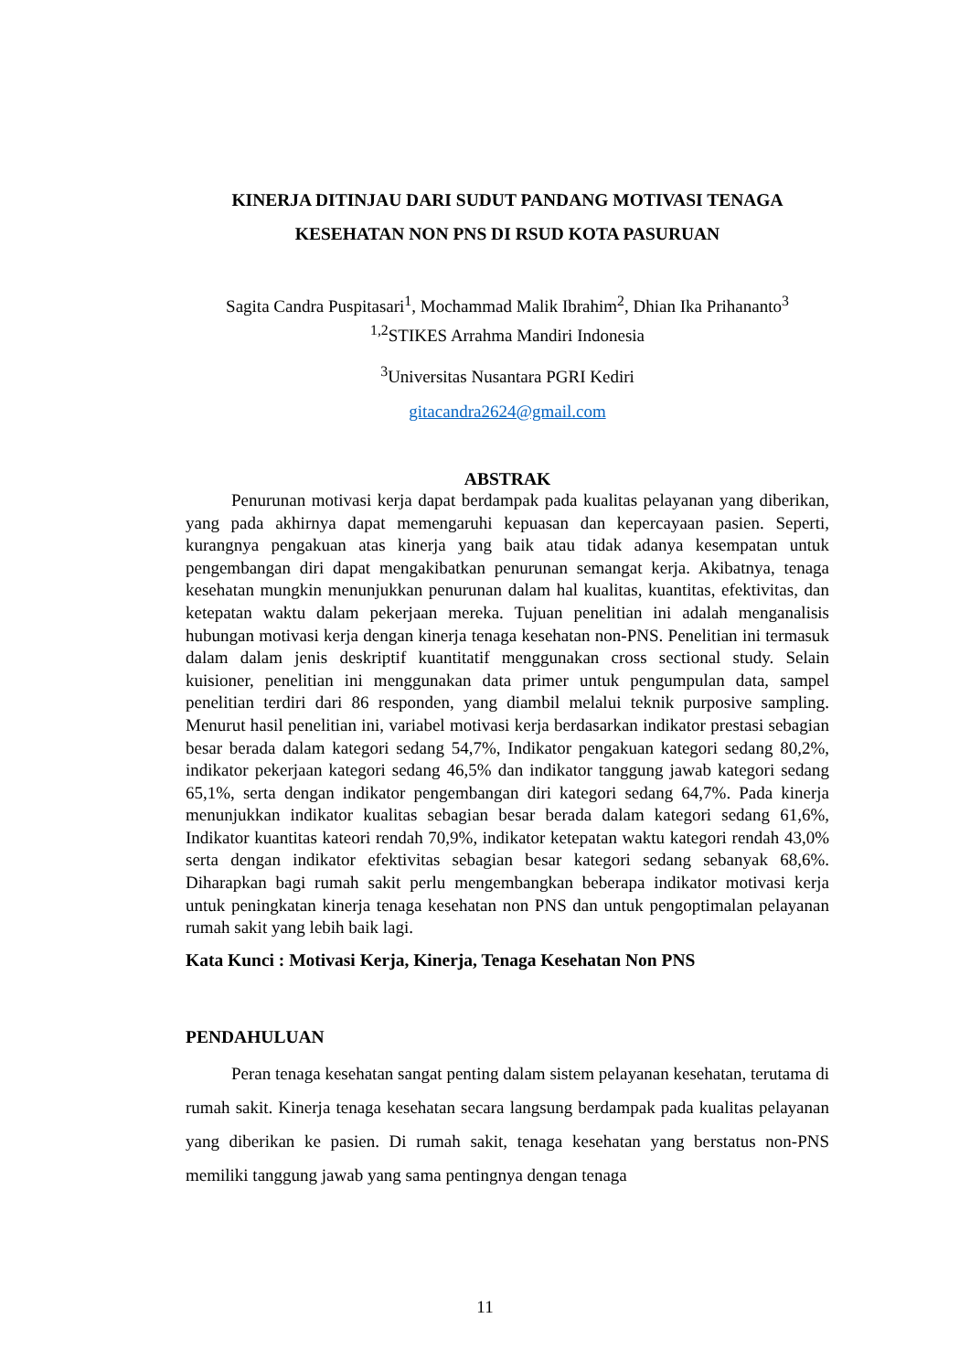KINERJA DITINJAU DARI SUDUT PANDANG MOTIVASI TENAGA KESEHATAN NON PNS DI RSUD KOTA PASURUAN
Sagita Candra Puspitasari<sup>1</sup>, Mochammad Malik Ibrahim<sup>2</sup>, Dhian Ika Prihananto<sup>3</sup>
<sup>1,2</sup>STIKES Arrahma Mandiri Indonesia
<sup>3</sup> Universitas Nusantara PGRI Kediri
gitacandra2624@gmail.com
ABSTRAK
Penurunan motivasi kerja dapat berdampak pada kualitas pelayanan yang diberikan, yang pada akhirnya dapat memengaruhi kepuasan dan kepercayaan pasien. Seperti, kurangnya pengakuan atas kinerja yang baik atau tidak adanya kesempatan untuk pengembangan diri dapat mengakibatkan penurunan semangat kerja. Akibatnya, tenaga kesehatan mungkin menunjukkan penurunan dalam hal kualitas, kuantitas, efektivitas, dan ketepatan waktu dalam pekerjaan mereka. Tujuan penelitian ini adalah menganalisis hubungan motivasi kerja dengan kinerja tenaga kesehatan non-PNS. Penelitian ini termasuk dalam dalam jenis deskriptif kuantitatif menggunakan cross sectional study. Selain kuisioner, penelitian ini menggunakan data primer untuk pengumpulan data, sampel penelitian terdiri dari 86 responden, yang diambil melalui teknik purposive sampling. Menurut hasil penelitian ini, variabel motivasi kerja berdasarkan indikator prestasi sebagian besar berada dalam kategori sedang 54,7%, Indikator pengakuan kategori sedang 80,2%, indikator pekerjaan kategori sedang 46,5% dan indikator tanggung jawab kategori sedang 65,1%, serta dengan indikator pengembangan diri kategori sedang 64,7%. Pada kinerja menunjukkan indikator kualitas sebagian besar berada dalam kategori sedang 61,6%, Indikator kuantitas kateori rendah 70,9%, indikator ketepatan waktu kategori rendah 43,0% serta dengan indikator efektivitas sebagian besar kategori sedang sebanyak 68,6%. Diharapkan bagi rumah sakit perlu mengembangkan beberapa indikator motivasi kerja untuk peningkatan kinerja tenaga kesehatan non PNS dan untuk pengoptimalan pelayanan rumah sakit yang lebih baik lagi.
Kata Kunci : Motivasi Kerja, Kinerja, Tenaga Kesehatan Non PNS
PENDAHULUAN
Peran tenaga kesehatan sangat penting dalam sistem pelayanan kesehatan, terutama di rumah sakit. Kinerja tenaga kesehatan secara langsung berdampak pada kualitas pelayanan yang diberikan ke pasien. Di rumah sakit, tenaga kesehatan yang berstatus non-PNS memiliki tanggung jawab yang sama pentingnya dengan tenaga
11